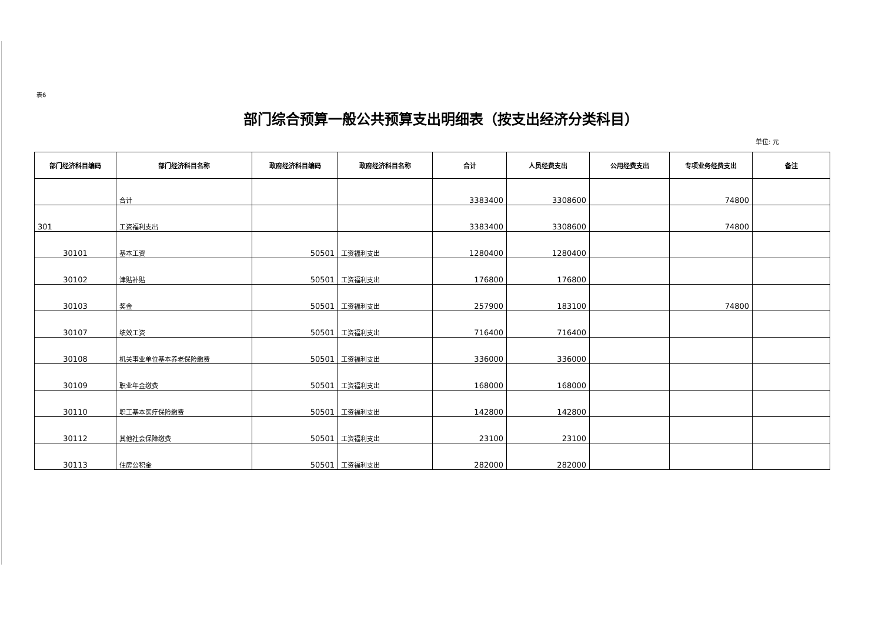表6
部门综合预算一般公共预算支出明细表（按支出经济分类科目）
单位: 元
| 部门经济科目编码 | 部门经济科目名称 | 政府经济科目编码 | 政府经济科目名称 | 合计 | 人员经费支出 | 公用经费支出 | 专项业务经费支出 | 备注 |
| --- | --- | --- | --- | --- | --- | --- | --- | --- |
| | 合计 | | | 3383400 | 3308600 | | 74800 | |
| 301 | 工资福利支出 | | | 3383400 | 3308600 | | 74800 | |
| 30101 | 基本工资 | 50501 | 工资福利支出 | 1280400 | 1280400 | | | |
| 30102 | 津贴补贴 | 50501 | 工资福利支出 | 176800 | 176800 | | | |
| 30103 | 奖金 | 50501 | 工资福利支出 | 257900 | 183100 | | 74800 | |
| 30107 | 绩效工资 | 50501 | 工资福利支出 | 716400 | 716400 | | | |
| 30108 | 机关事业单位基本养老保险缴费 | 50501 | 工资福利支出 | 336000 | 336000 | | | |
| 30109 | 职业年金缴费 | 50501 | 工资福利支出 | 168000 | 168000 | | | |
| 30110 | 职工基本医疗保险缴费 | 50501 | 工资福利支出 | 142800 | 142800 | | | |
| 30112 | 其他社会保障缴费 | 50501 | 工资福利支出 | 23100 | 23100 | | | |
| 30113 | 住房公积金 | 50501 | 工资福利支出 | 282000 | 282000 | | | |